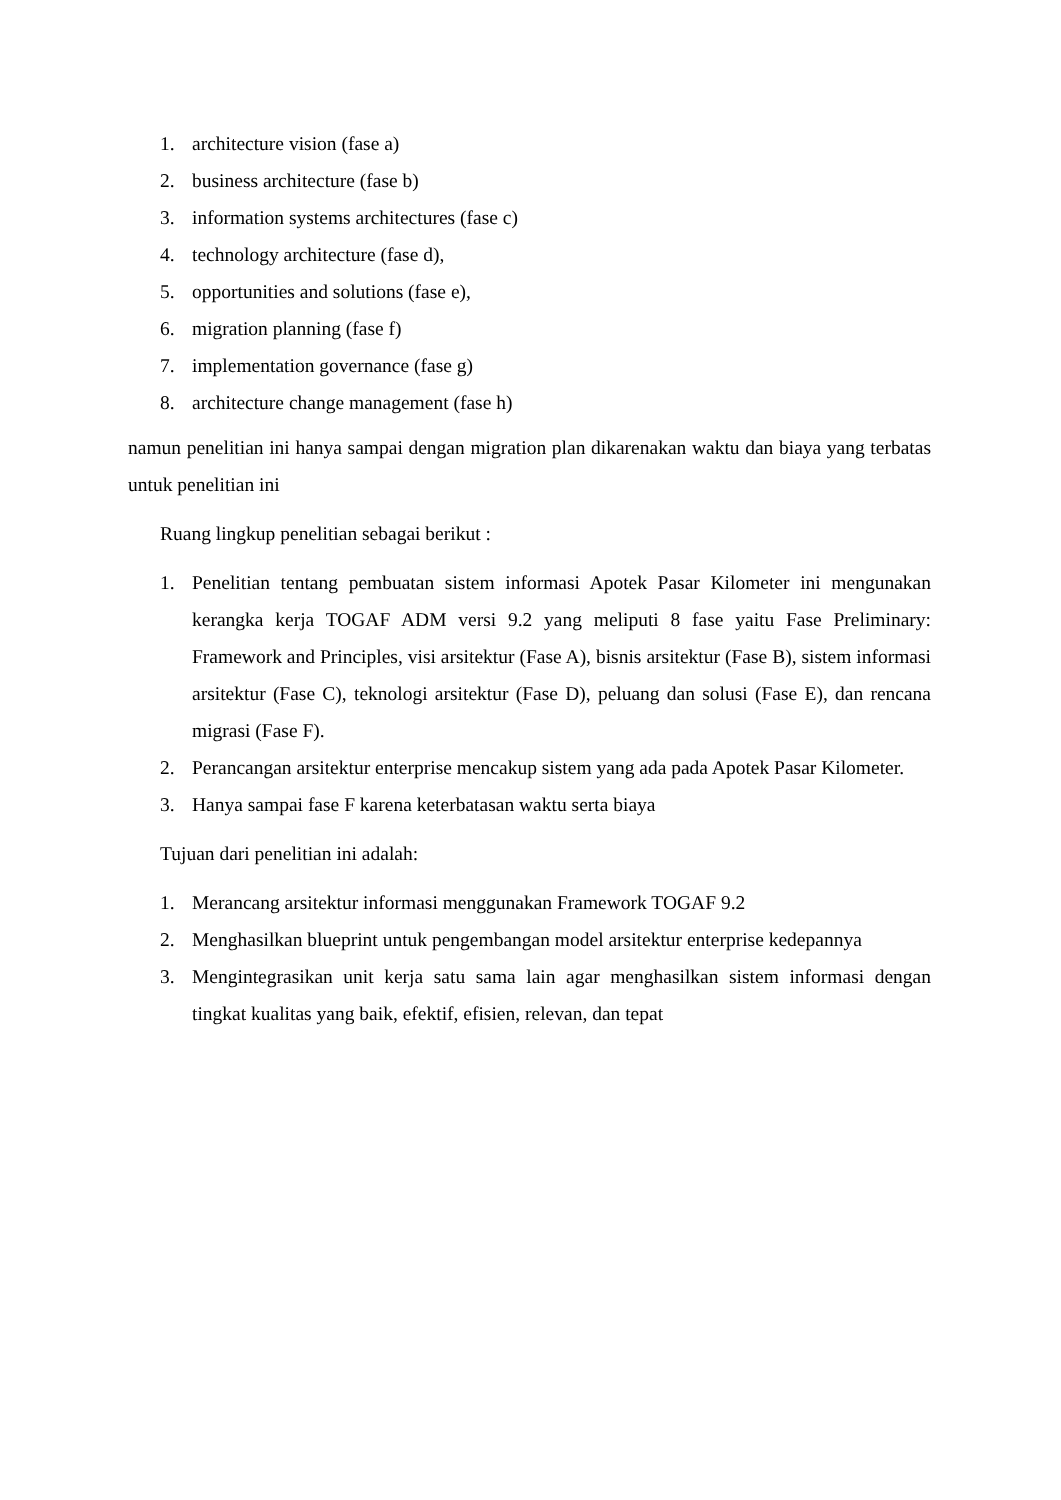1. architecture vision (fase a)
2. business architecture (fase b)
3. information systems architectures (fase c)
4. technology architecture (fase d),
5. opportunities and solutions (fase e),
6. migration planning (fase f)
7. implementation governance (fase g)
8. architecture change management (fase h)
namun penelitian ini hanya sampai dengan migration plan dikarenakan waktu dan biaya yang terbatas untuk penelitian ini
Ruang lingkup penelitian sebagai berikut :
1. Penelitian tentang pembuatan sistem informasi Apotek Pasar Kilometer ini mengunakan kerangka kerja TOGAF ADM versi 9.2 yang meliputi 8 fase yaitu Fase Preliminary: Framework and Principles, visi arsitektur (Fase A), bisnis arsitektur (Fase B), sistem informasi arsitektur (Fase C), teknologi arsitektur (Fase D), peluang dan solusi (Fase E), dan rencana migrasi (Fase F).
2. Perancangan arsitektur enterprise mencakup sistem yang ada pada Apotek Pasar Kilometer.
3. Hanya sampai fase F karena keterbatasan waktu serta biaya
Tujuan dari penelitian ini adalah:
1. Merancang arsitektur informasi menggunakan Framework TOGAF 9.2
2. Menghasilkan blueprint untuk pengembangan model arsitektur enterprise kedepannya
3. Mengintegrasikan unit kerja satu sama lain agar menghasilkan sistem informasi dengan tingkat kualitas yang baik, efektif, efisien, relevan, dan tepat